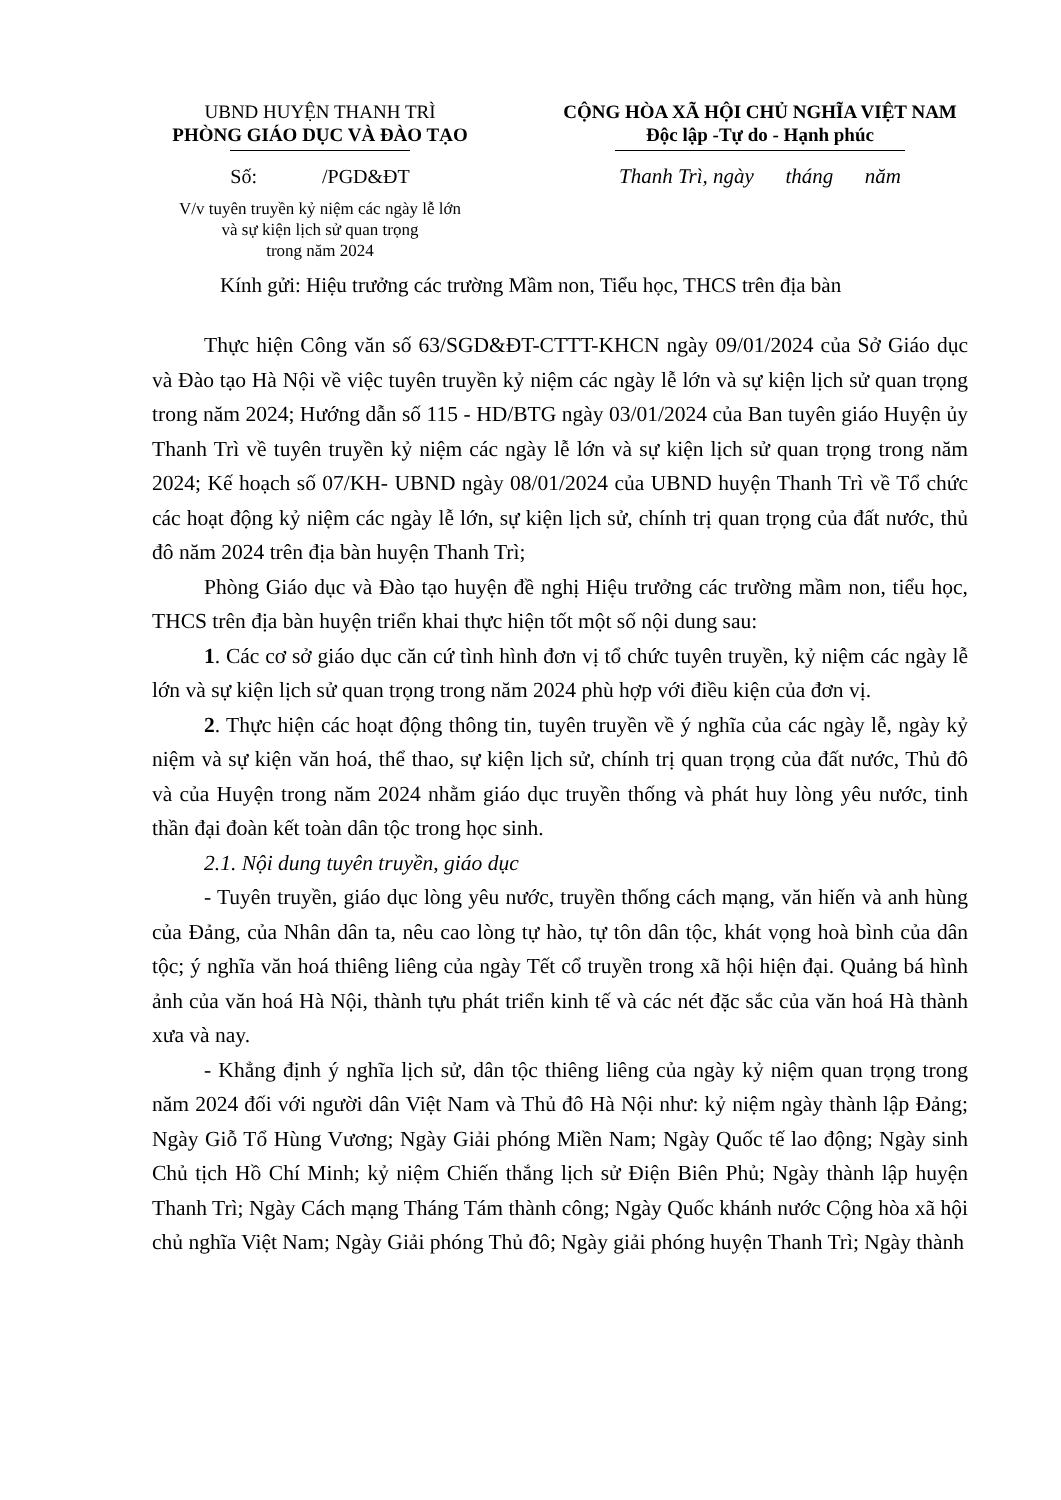UBND HUYỆN THANH TRÌ
PHÒNG GIÁO DỤC VÀ ĐÀO TẠO
Số: /PGD&ĐT
V/v tuyên truyền kỷ niệm các ngày lễ lớn
và sự kiện lịch sử quan trọng
trong năm 2024
CỘNG HÒA XÃ HỘI CHỦ NGHĨA VIỆT NAM
Độc lập -Tự do - Hạnh phúc
Thanh Trì, ngày tháng năm
Kính gửi: Hiệu trưởng các trường Mầm non, Tiểu học, THCS trên địa bàn
Thực hiện Công văn số 63/SGD&ĐT-CTTT-KHCN ngày 09/01/2024 của Sở Giáo dục và Đào tạo Hà Nội về việc tuyên truyền kỷ niệm các ngày lễ lớn và sự kiện lịch sử quan trọng trong năm 2024; Hướng dẫn số 115 - HD/BTG ngày 03/01/2024 của Ban tuyên giáo Huyện ủy Thanh Trì về tuyên truyền kỷ niệm các ngày lễ lớn và sự kiện lịch sử quan trọng trong năm 2024; Kế hoạch số 07/KH- UBND ngày 08/01/2024 của UBND huyện Thanh Trì về Tổ chức các hoạt động kỷ niệm các ngày lễ lớn, sự kiện lịch sử, chính trị quan trọng của đất nước, thủ đô năm 2024 trên địa bàn huyện Thanh Trì;
Phòng Giáo dục và Đào tạo huyện đề nghị Hiệu trưởng các trường mầm non, tiểu học, THCS trên địa bàn huyện triển khai thực hiện tốt một số nội dung sau:
1. Các cơ sở giáo dục căn cứ tình hình đơn vị tổ chức tuyên truyền, kỷ niệm các ngày lễ lớn và sự kiện lịch sử quan trọng trong năm 2024 phù hợp với điều kiện của đơn vị.
2. Thực hiện các hoạt động thông tin, tuyên truyền về ý nghĩa của các ngày lễ, ngày kỷ niệm và sự kiện văn hoá, thể thao, sự kiện lịch sử, chính trị quan trọng của đất nước, Thủ đô và của Huyện trong năm 2024 nhằm giáo dục truyền thống và phát huy lòng yêu nước, tinh thần đại đoàn kết toàn dân tộc trong học sinh.
2.1. Nội dung tuyên truyền, giáo dục
- Tuyên truyền, giáo dục lòng yêu nước, truyền thống cách mạng, văn hiến và anh hùng của Đảng, của Nhân dân ta, nêu cao lòng tự hào, tự tôn dân tộc, khát vọng hoà bình của dân tộc; ý nghĩa văn hoá thiêng liêng của ngày Tết cổ truyền trong xã hội hiện đại. Quảng bá hình ảnh của văn hoá Hà Nội, thành tựu phát triển kinh tế và các nét đặc sắc của văn hoá Hà thành xưa và nay.
- Khẳng định ý nghĩa lịch sử, dân tộc thiêng liêng của ngày kỷ niệm quan trọng trong năm 2024 đối với người dân Việt Nam và Thủ đô Hà Nội như: kỷ niệm ngày thành lập Đảng; Ngày Giỗ Tổ Hùng Vương; Ngày Giải phóng Miền Nam; Ngày Quốc tế lao động; Ngày sinh Chủ tịch Hồ Chí Minh; kỷ niệm Chiến thắng lịch sử Điện Biên Phủ; Ngày thành lập huyện Thanh Trì; Ngày Cách mạng Tháng Tám thành công; Ngày Quốc khánh nước Cộng hòa xã hội chủ nghĩa Việt Nam; Ngày Giải phóng Thủ đô; Ngày giải phóng huyện Thanh Trì; Ngày thành